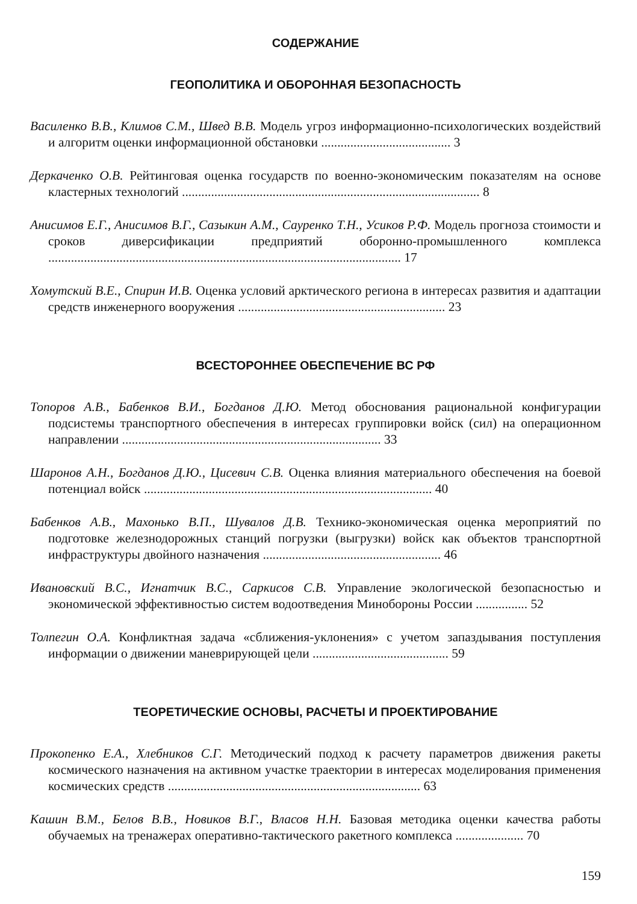СОДЕРЖАНИЕ
ГЕОПОЛИТИКА И ОБОРОННАЯ БЕЗОПАСНОСТЬ
Василенко В.В., Климов С.М., Швед В.В. Модель угроз информационно-психологических воздействий и алгоритм оценки информационной обстановки ........................................ 3
Деркаченко О.В. Рейтинговая оценка государств по военно-экономическим показателям на основе кластерных технологий ............................................................................................ 8
Анисимов Е.Г., Анисимов В.Г., Сазыкин А.М., Сауренко Т.Н., Усиков Р.Ф. Модель прогноза стоимости и сроков диверсификации предприятий оборонно-промышленного комплекса ............................................................................................................. 17
Хомутский В.Е., Спирин И.В. Оценка условий арктического региона в интересах развития и адаптации средств инженерного вооружения ................................................................ 23
ВСЕСТОРОННЕЕ ОБЕСПЕЧЕНИЕ ВС РФ
Топоров А.В., Бабенков В.И., Богданов Д.Ю. Метод обоснования рациональной конфигурации подсистемы транспортного обеспечения в интересах группировки войск (сил) на операционном направлении ................................................................................ 33
Шаронов А.Н., Богданов Д.Ю., Цисевич С.В. Оценка влияния материального обеспечения на боевой потенциал войск ......................................................................................... 40
Бабенков А.В., Махонько В.П., Шувалов Д.В. Технико-экономическая оценка мероприятий по подготовке железнодорожных станций погрузки (выгрузки) войск как объектов транспортной инфраструктуры двойного назначения ....................................................... 46
Ивановский В.С., Игнатчик В.С., Саркисов С.В. Управление экологической безопасностью и экономической эффективностью систем водоотведения Минобороны России ................ 52
Толпегин О.А. Конфликтная задача «сближения-уклонения» с учетом запаздывания поступления информации о движении маневрирующей цели .......................................... 59
ТЕОРЕТИЧЕСКИЕ ОСНОВЫ, РАСЧЕТЫ И ПРОЕКТИРОВАНИЕ
Прокопенко Е.А., Хлебников С.Г. Методический подход к расчету параметров движения ракеты космического назначения на активном участке траектории в интересах моделирования применения космических средств .............................................................................. 63
Кашин В.М., Белов В.В., Новиков В.Г., Власов Н.Н. Базовая методика оценки качества работы обучаемых на тренажерах оперативно-тактического ракетного комплекса ..................... 70
159